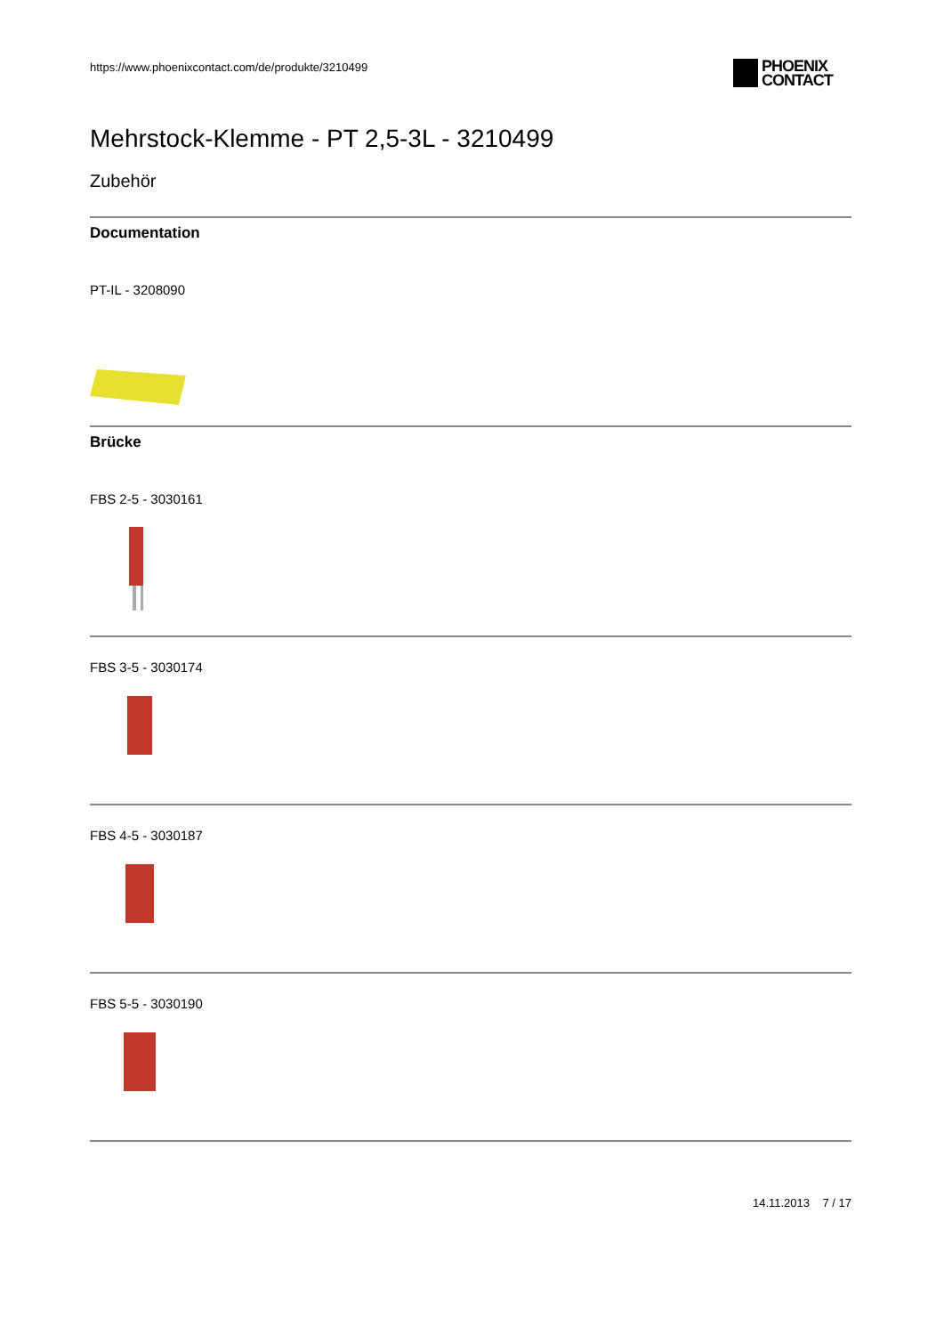https://www.phoenixcontact.com/de/produkte/3210499
PHOENIX
CONTACT
Mehrstock-Klemme - PT 2,5-3L - 3210499
Zubehör
Documentation
PT-IL - 3208090
Brücke
FBS 2-5 - 3030161
FBS 3-5 - 3030174
FBS 4-5 - 3030187
FBS 5-5 - 3030190
14.11.2013 7 / 17